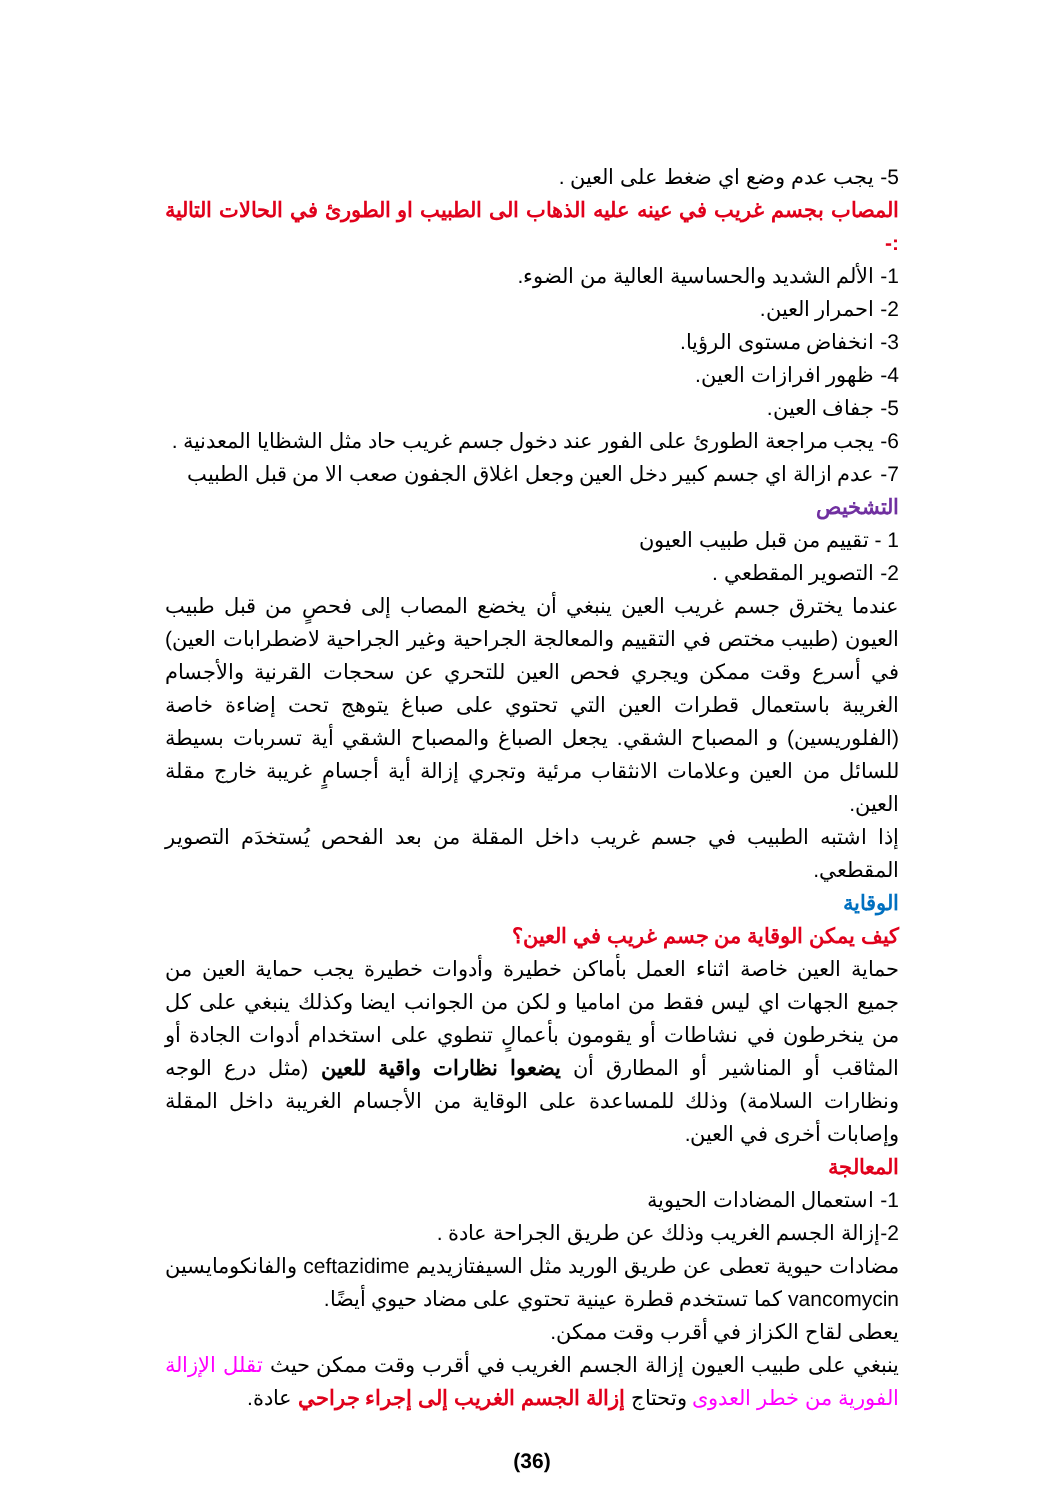5- يجب عدم وضع اي ضغط على العين .
المصاب بجسم غريب في عينه عليه الذهاب الى الطبيب او الطورئ في الحالات التالية :-
1- الألم الشديد والحساسية العالية من الضوء.
2- احمرار العين.
3- انخفاض مستوى الرؤيا.
4- ظهور افرازات العين.
5- جفاف العين.
6- يجب مراجعة الطورئ على الفور عند دخول جسم غريب حاد مثل الشظايا المعدنية .
7- عدم ازالة اي جسم كبير دخل العين وجعل اغلاق الجفون صعب الا من قبل الطبيب
التشخيص
1 - تقييم من قبل طبيب العيون
2- التصوير المقطعي .
عندما يخترق جسم غريب العين ينبغي أن يخضع المصاب إلى فحصٍ من قبل طبيب العيون (طبيب مختص في التقييم والمعالجة الجراحية وغير الجراحية لاضطرابات العين) في أسرع وقت ممكن ويجري فحص العين للتحري عن سحجات القرنية والأجسام الغريبة باستعمال قطرات العين التي تحتوي على صباغ يتوهج تحت إضاءة خاصة (الفلوريسين) و المصباح الشقي. يجعل الصباغ والمصباح الشقي أية تسربات بسيطة للسائل من العين وعلامات الانثقاب مرئية وتجري إزالة أية أجسامٍ غريبة خارج مقلة العين.
إذا اشتبه الطبيب في جسم غريب داخل المقلة من بعد الفحص يُستخدَم التصوير المقطعي.
الوقاية
كيف يمكن الوقاية من جسم غريب في العين؟
حماية العين خاصة اثناء العمل بأماكن خطيرة وأدوات خطيرة يجب حماية العين من جميع الجهات اي ليس فقط من اماميا و لكن من الجوانب ايضا وكذلك ينبغي على كل من ينخرطون في نشاطات أو يقومون بأعمالٍ تنطوي على استخدام أدوات الجادة أو المثاقب أو المناشير أو المطارق أن يضعوا نظارات واقية للعين (مثل درع الوجه ونظارات السلامة) وذلك للمساعدة على الوقاية من الأجسام الغريبة داخل المقلة وإصابات أخرى في العين.
المعالجة
1- استعمال المضادات الحيوية
2-إزالة الجسم الغريب وذلك عن طريق الجراحة عادة .
مضادات حيوية تعطى عن طريق الوريد مثل السيفتازيديم ceftazidime والفانكومايسين vancomycin كما تستخدم قطرة عينية تحتوي على مضاد حيوي أيضًا.
يعطى لقاح الكزاز في أقرب وقت ممكن.
ينبغي على طبيب العيون إزالة الجسم الغريب في أقرب وقت ممكن حيث تقلل الإزالة الفورية من خطر العدوى وتحتاج إزالة الجسم الغريب إلى إجراء جراحي عادة.
(36)